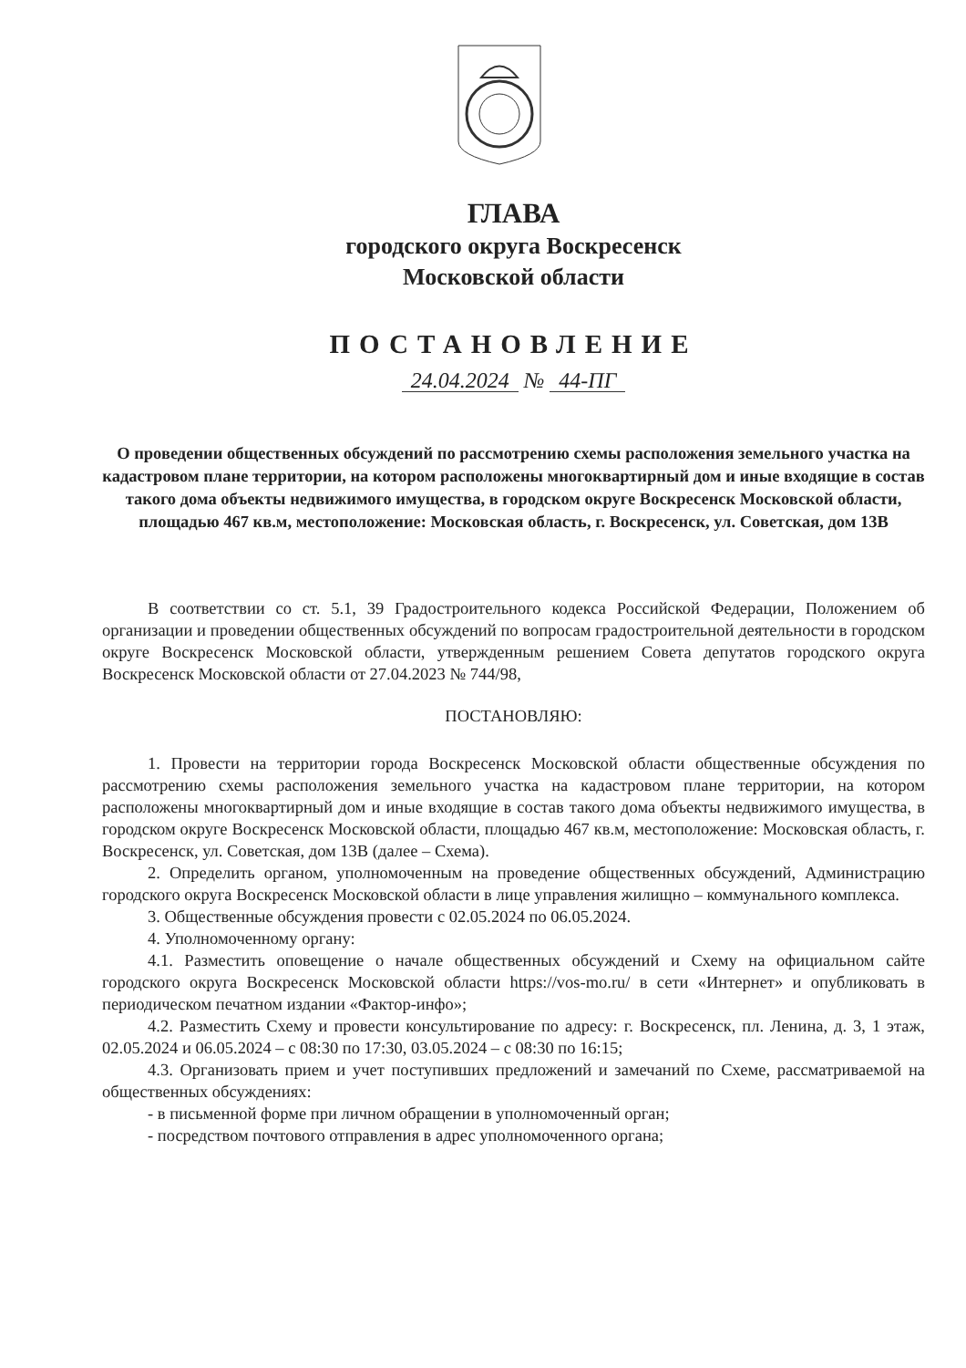ГЛАВА
городского округа Воскресенск
Московской области
ПОСТАНОВЛЕНИЕ
24.04.2024 № 44-ПГ
О проведении общественных обсуждений по рассмотрению схемы расположения земельного участка на кадастровом плане территории, на котором расположены многоквартирный дом и иные входящие в состав такого дома объекты недвижимого имущества, в городском округе Воскресенск Московской области, площадью 467 кв.м, местоположение: Московская область, г. Воскресенск, ул. Советская, дом 13В
В соответствии со ст. 5.1, 39 Градостроительного кодекса Российской Федерации, Положением об организации и проведении общественных обсуждений по вопросам градостроительной деятельности в городском округе Воскресенск Московской области, утвержденным решением Совета депутатов городского округа Воскресенск Московской области от 27.04.2023 № 744/98,
ПОСТАНОВЛЯЮ:
1. Провести на территории города Воскресенск Московской области общественные обсуждения по рассмотрению схемы расположения земельного участка на кадастровом плане территории, на котором расположены многоквартирный дом и иные входящие в состав такого дома объекты недвижимого имущества, в городском округе Воскресенск Московской области, площадью 467 кв.м, местоположение: Московская область, г. Воскресенск, ул. Советская, дом 13В (далее – Схема).
2. Определить органом, уполномоченным на проведение общественных обсуждений, Администрацию городского округа Воскресенск Московской области в лице управления жилищно – коммунального комплекса.
3. Общественные обсуждения провести с 02.05.2024 по 06.05.2024.
4. Уполномоченному органу:
4.1. Разместить оповещение о начале общественных обсуждений и Схему на официальном сайте городского округа Воскресенск Московской области https://vos-mo.ru/ в сети «Интернет» и опубликовать в периодическом печатном издании «Фактор-инфо»;
4.2. Разместить Схему и провести консультирование по адресу: г. Воскресенск, пл. Ленина, д. 3, 1 этаж, 02.05.2024 и 06.05.2024 – с 08:30 по 17:30, 03.05.2024 – с 08:30 по 16:15;
4.3. Организовать прием и учет поступивших предложений и замечаний по Схеме, рассматриваемой на общественных обсуждениях:
- в письменной форме при личном обращении в уполномоченный орган;
- посредством почтового отправления в адрес уполномоченного органа;